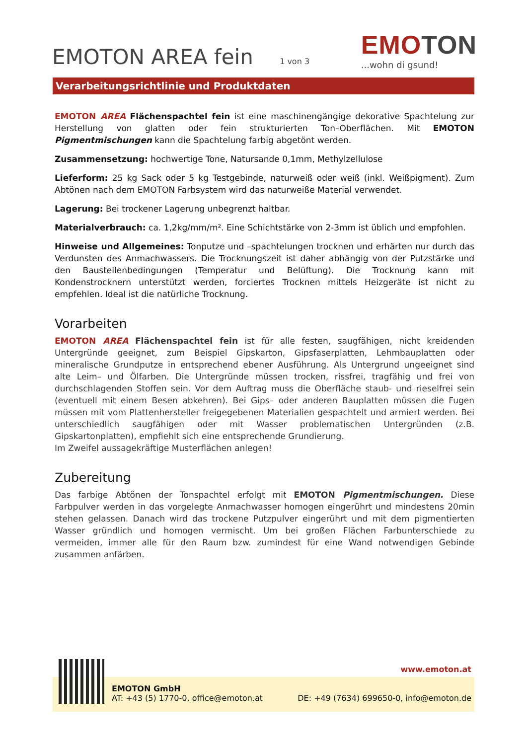EMOTON AREA fein 1 von 3
EMOTON
...wohn di gsund!
Verarbeitungsrichtlinie und Produktdaten
EMOTON AREA Flächenspachtel fein ist eine maschinengängige dekorative Spachtelung zur Herstellung von glatten oder fein strukturierten Ton–Oberflächen. Mit EMOTON Pigmentmischungen kann die Spachtelung farbig abgetönt werden.
Zusammensetzung: hochwertige Tone, Natursande 0,1mm, Methylzellulose
Lieferform: 25 kg Sack oder 5 kg Testgebinde, naturweiß oder weiß (inkl. Weißpigment). Zum Abtönen nach dem EMOTON Farbsystem wird das naturweiße Material verwendet.
Lagerung: Bei trockener Lagerung unbegrenzt haltbar.
Materialverbrauch: ca. 1,2kg/mm/m². Eine Schichtstärke von 2-3mm ist üblich und empfohlen.
Hinweise und Allgemeines: Tonputze und –spachtelungen trocknen und erhärten nur durch das Verdunsten des Anmachwassers. Die Trocknungszeit ist daher abhängig von der Putzstärke und den Baustellenbedingungen (Temperatur und Belüftung). Die Trocknung kann mit Kondenstrocknern unterstützt werden, forciertes Trocknen mittels Heizgeräte ist nicht zu empfehlen. Ideal ist die natürliche Trocknung.
Vorarbeiten
EMOTON AREA Flächenspachtel fein ist für alle festen, saugfähigen, nicht kreidenden Untergründe geeignet, zum Beispiel Gipskarton, Gipsfaserplatten, Lehmbauplatten oder mineralische Grundputze in entsprechend ebener Ausführung. Als Untergrund ungeeignet sind alte Leim– und Ölfarben. Die Untergründe müssen trocken, rissfrei, tragfähig und frei von durchschlagenden Stoffen sein. Vor dem Auftrag muss die Oberfläche staub- und rieselfrei sein (eventuell mit einem Besen abkehren). Bei Gips– oder anderen Bauplatten müssen die Fugen müssen mit vom Plattenhersteller freigegebenen Materialien gespachtelt und armiert werden. Bei unterschiedlich saugfähigen oder mit Wasser problematischen Untergründen (z.B. Gipskartonplatten), empfiehlt sich eine entsprechende Grundierung.
Im Zweifel aussagekräftige Musterflächen anlegen!
Zubereitung
Das farbige Abtönen der Tonspachtel erfolgt mit EMOTON Pigmentmischungen. Diese Farbpulver werden in das vorgelegte Anmachwasser homogen eingerührt und mindestens 20min stehen gelassen. Danach wird das trockene Putzpulver eingerührt und mit dem pigmentierten Wasser gründlich und homogen vermischt. Um bei großen Flächen Farbunterschiede zu vermeiden, immer alle für den Raum bzw. zumindest für eine Wand notwendigen Gebinde zusammen anfärben.
www.emoton.at
EMOTON GmbH
AT: +43 (5) 1770-0, office@emoton.at DE: +49 (7634) 699650-0, info@emoton.de